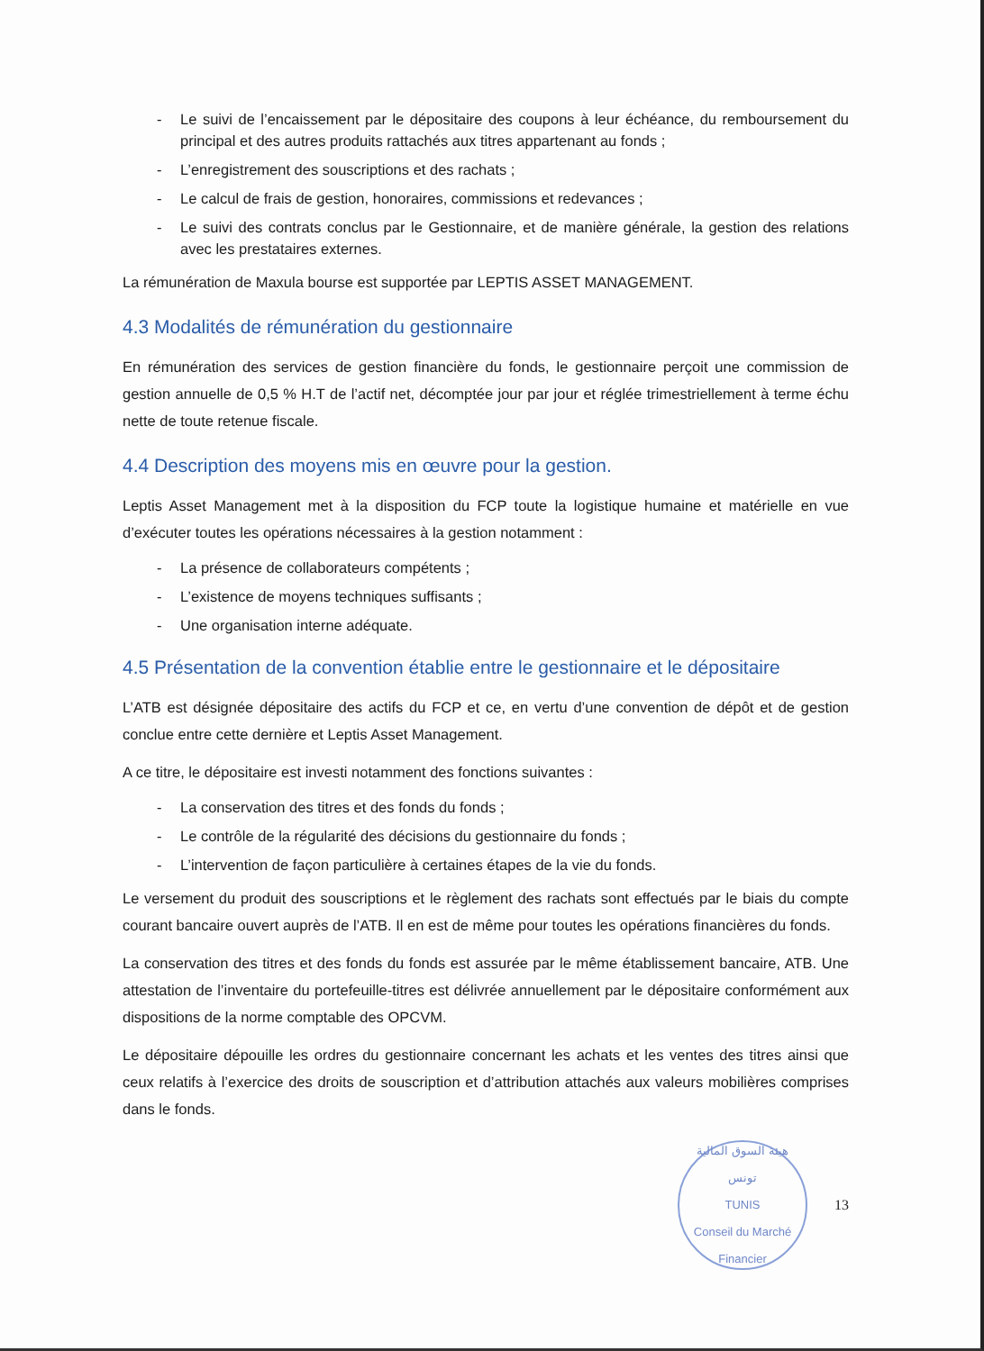- Le suivi de l’encaissement par le dépositaire des coupons à leur échéance, du remboursement du principal et des autres produits rattachés aux titres appartenant au fonds ;
- L’enregistrement des souscriptions et des rachats ;
- Le calcul de frais de gestion, honoraires, commissions et redevances ;
- Le suivi des contrats conclus par le Gestionnaire, et de manière générale, la gestion des relations avec les prestataires externes.
La rémunération de Maxula bourse est supportée par LEPTIS ASSET MANAGEMENT.
4.3 Modalités de rémunération du gestionnaire
En rémunération des services de gestion financière du fonds, le gestionnaire perçoit une commission de gestion annuelle de 0,5 % H.T de l’actif net, décomptée jour par jour et réglée trimestriellement à terme échu nette de toute retenue fiscale.
4.4 Description des moyens mis en œuvre pour la gestion.
Leptis Asset Management met à la disposition du FCP toute la logistique humaine et matérielle en vue d’exécuter toutes les opérations nécessaires à la gestion notamment :
- La présence de collaborateurs compétents ;
- L’existence de moyens techniques suffisants ;
- Une organisation interne adéquate.
4.5 Présentation de la convention établie entre le gestionnaire et le dépositaire
L’ATB est désignée dépositaire des actifs du FCP et ce, en vertu d’une convention de dépôt et de gestion conclue entre cette dernière et Leptis Asset Management.
A ce titre, le dépositaire est investi notamment des fonctions suivantes :
- La conservation des titres et des fonds du fonds ;
- Le contrôle de la régularité des décisions du gestionnaire du fonds ;
- L’intervention de façon particulière à certaines étapes de la vie du fonds.
Le versement du produit des souscriptions et le règlement des rachats sont effectués par le biais du compte courant bancaire ouvert auprès de l’ATB. Il en est de même pour toutes les opérations financières du fonds.
La conservation des titres et des fonds du fonds est assurée par le même établissement bancaire, ATB. Une attestation de l’inventaire du portefeuille-titres est délivrée annuellement par le dépositaire conformément aux dispositions de la norme comptable des OPCVM.
Le dépositaire dépouille les ordres du gestionnaire concernant les achats et les ventes des titres ainsi que ceux relatifs à l’exercice des droits de souscription et d’attribution attachés aux valeurs mobilières comprises dans le fonds.
هيئة السوق المالية
تونس
TUNIS
Conseil du Marché Financier
13